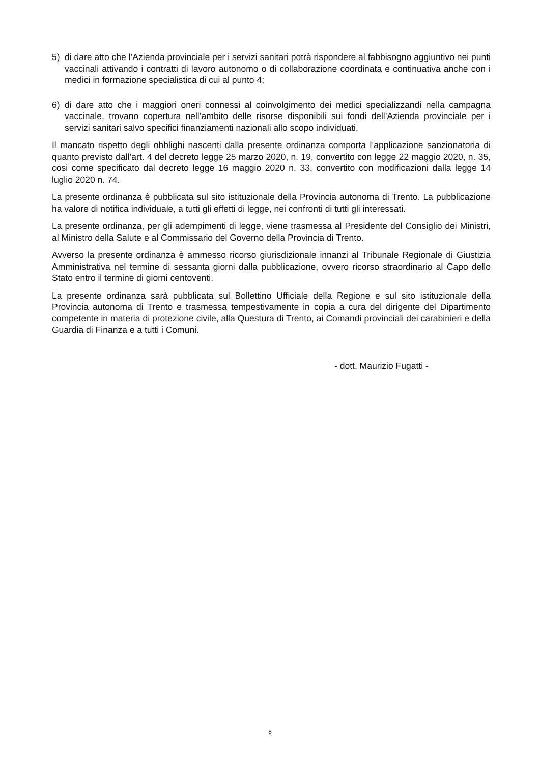5) di dare atto che l’Azienda provinciale per i servizi sanitari potrà rispondere al fabbisogno aggiuntivo nei punti vaccinali attivando i contratti di lavoro autonomo o di collaborazione coordinata e continuativa anche con i medici in formazione specialistica di cui al punto 4;
6) di dare atto che i maggiori oneri connessi al coinvolgimento dei medici specializzandi nella campagna vaccinale, trovano copertura nell’ambito delle risorse disponibili sui fondi dell’Azienda provinciale per i servizi sanitari salvo specifici finanziamenti nazionali allo scopo individuati.
Il mancato rispetto degli obblighi nascenti dalla presente ordinanza comporta l’applicazione sanzionatoria di quanto previsto dall’art. 4 del decreto legge 25 marzo 2020, n. 19, convertito con legge 22 maggio 2020, n. 35, cosi come specificato dal decreto legge 16 maggio 2020 n. 33, convertito con modificazioni dalla legge 14 luglio 2020 n. 74.
La presente ordinanza è pubblicata sul sito istituzionale della Provincia autonoma di Trento. La pubblicazione ha valore di notifica individuale, a tutti gli effetti di legge, nei confronti di tutti gli interessati.
La presente ordinanza, per gli adempimenti di legge, viene trasmessa al Presidente del Consiglio dei Ministri, al Ministro della Salute e al Commissario del Governo della Provincia di Trento.
Avverso la presente ordinanza è ammesso ricorso giurisdizionale innanzi al Tribunale Regionale di Giustizia Amministrativa nel termine di sessanta giorni dalla pubblicazione, ovvero ricorso straordinario al Capo dello Stato entro il termine di giorni centoventi.
La presente ordinanza sarà pubblicata sul Bollettino Ufficiale della Regione e sul sito istituzionale della Provincia autonoma di Trento e trasmessa tempestivamente in copia a cura del dirigente del Dipartimento competente in materia di protezione civile, alla Questura di Trento, ai Comandi provinciali dei carabinieri e della Guardia di Finanza e a tutti i Comuni.
- dott. Maurizio Fugatti -
8